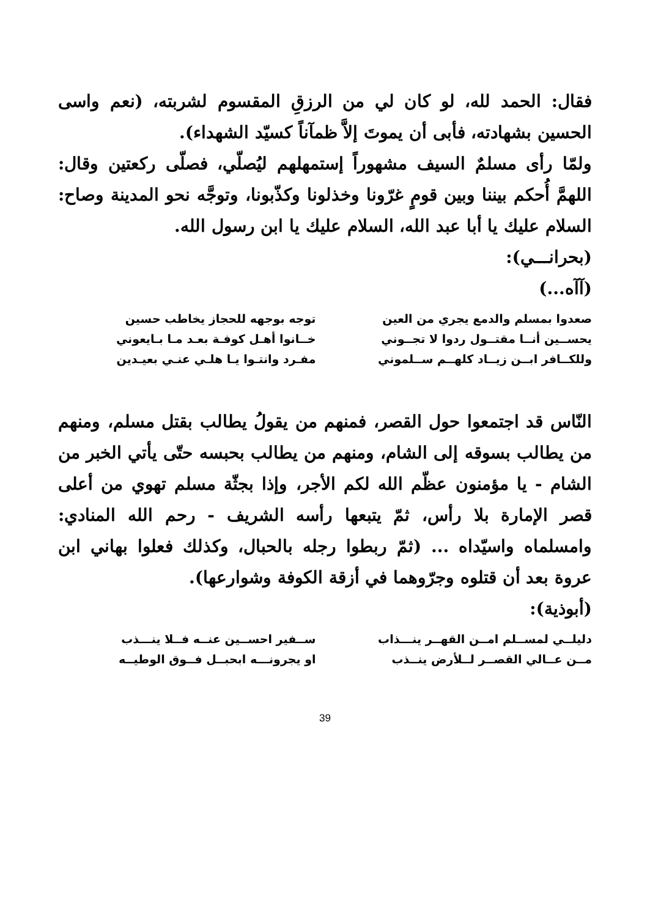فقال: الحمد لله، لو كان لي من الرزقِ المقسوم لشربته، (نعم واسى الحسين بشهادته، فأبى أن يموتَ إلاَّ ظمآناً كسيّد الشهداء).
ولمّا رأى مسلمٌ السيف مشهوراً إستمهلهم ليُصلّي، فصلّى ركعتين وقال: اللهمَّ أُحكم بيننا وبين قومٍ غرّونا وخذلونا وكذّبونا، وتوجَّه نحو المدينة وصاح: السلام عليك يا أبا عبد الله، السلام عليك يا ابن رسول الله.
(بحرانـــي):
(آآه...)
صعدوا بمسلم والدمع يجري من العين
توجه بوجهه للحجاز يخاطب حسين
يحســين أنــا مقتــول ردوا لا تجــوني
خــانوا أهـل كوفـة بعـد مـا بـايعوني
وللكــافر ابــن زيــاد كلهــم ســلموني
مفـرد وانتـوا يـا هلـي عنـي بعيـدين
النّاس قد اجتمعوا حول القصر، فمنهم من يقولُ يطالب بقتل مسلم، ومنهم من يطالب بسوقه إلى الشام، ومنهم من يطالب بحبسه حتّى يأتي الخبر من الشام - يا مؤمنون عظّم الله لكم الأجر، وإذا بجثّة مسلم تهوي من أعلى قصر الإمارة بلا رأس، ثمّ يتبعها رأسه الشريف - رحم الله المنادي: وامسلماه واسيّداه ... (ثمّ ربطوا رجله بالحبال، وكذلك فعلوا بهاني ابن عروة بعد أن قتلوه وجرّوهما في أزقة الكوفة وشوارعها).
(أبوذية):
دليلــي لمســلم امــن القهــر ينـــذاب
ســفير احســين عنــه فــلا ينـــذب
مــن عــالي القصــر لــلأرض ينــذب
او يجرونـــه ابحبــل فــوق الوطيــه
39